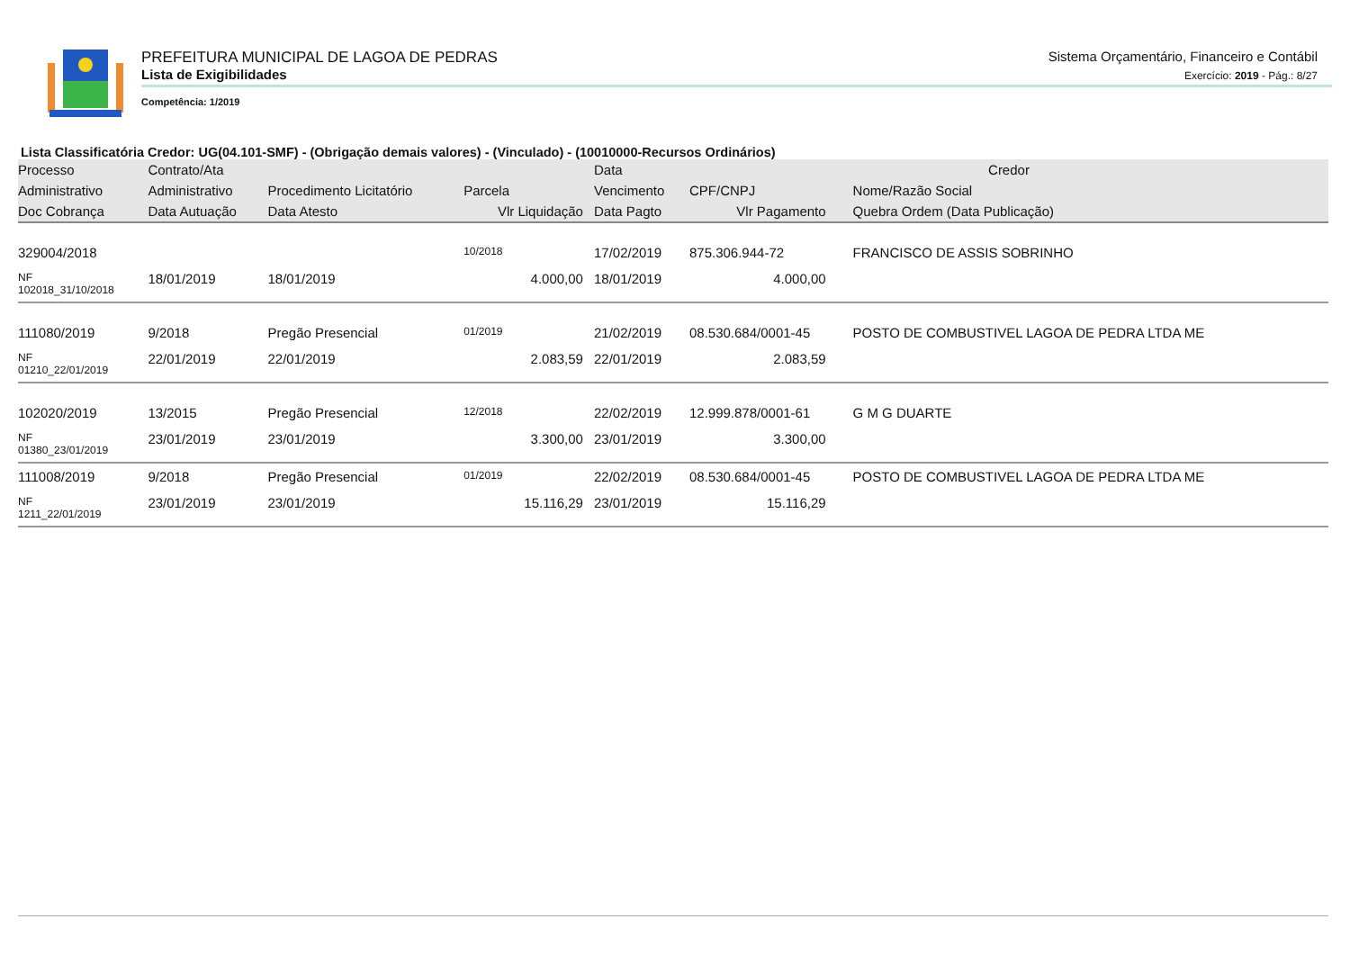PREFEITURA MUNICIPAL DE LAGOA DE PEDRAS
Lista de Exigibilidades
Competência: 1/2019
Sistema Orçamentário, Financeiro e Contábil
Exercício: 2019 - Pág.: 8/27
Lista Classificatória Credor: UG(04.101-SMF) - (Obrigação demais valores) - (Vinculado) - (10010000-Recursos Ordinários)
| Processo | Contrato/Ata | | | Data | Credor | |
| --- | --- | --- | --- | --- | --- | --- |
| Administrativo | Administrativo | Procedimento Licitatório | Parcela | Vencimento | CPF/CNPJ | Nome/Razão Social |
| Doc Cobrança | Data Autuação | Data Atesto | Vlr Liquidação | Data Pagto | Vlr Pagamento | Quebra Ordem (Data Publicação) |
| 329004/2018 | | | 10/2018 | 17/02/2019 | 875.306.944-72 | FRANCISCO DE ASSIS SOBRINHO |
| NF 102018_31/10/2018 | 18/01/2019 | 18/01/2019 | 4.000,00 | 18/01/2019 | 4.000,00 | |
| 111080/2019 | 9/2018 | Pregão Presencial | 01/2019 | 21/02/2019 | 08.530.684/0001-45 | POSTO DE COMBUSTIVEL LAGOA DE PEDRA LTDA ME |
| NF 01210_22/01/2019 | 22/01/2019 | 22/01/2019 | 2.083,59 | 22/01/2019 | 2.083,59 | |
| 102020/2019 | 13/2015 | Pregão Presencial | 12/2018 | 22/02/2019 | 12.999.878/0001-61 | G M G DUARTE |
| NF 01380_23/01/2019 | 23/01/2019 | 23/01/2019 | 3.300,00 | 23/01/2019 | 3.300,00 | |
| 111008/2019 | 9/2018 | Pregão Presencial | 01/2019 | 22/02/2019 | 08.530.684/0001-45 | POSTO DE COMBUSTIVEL LAGOA DE PEDRA LTDA ME |
| NF 1211_22/01/2019 | 23/01/2019 | 23/01/2019 | 15.116,29 | 23/01/2019 | 15.116,29 | |